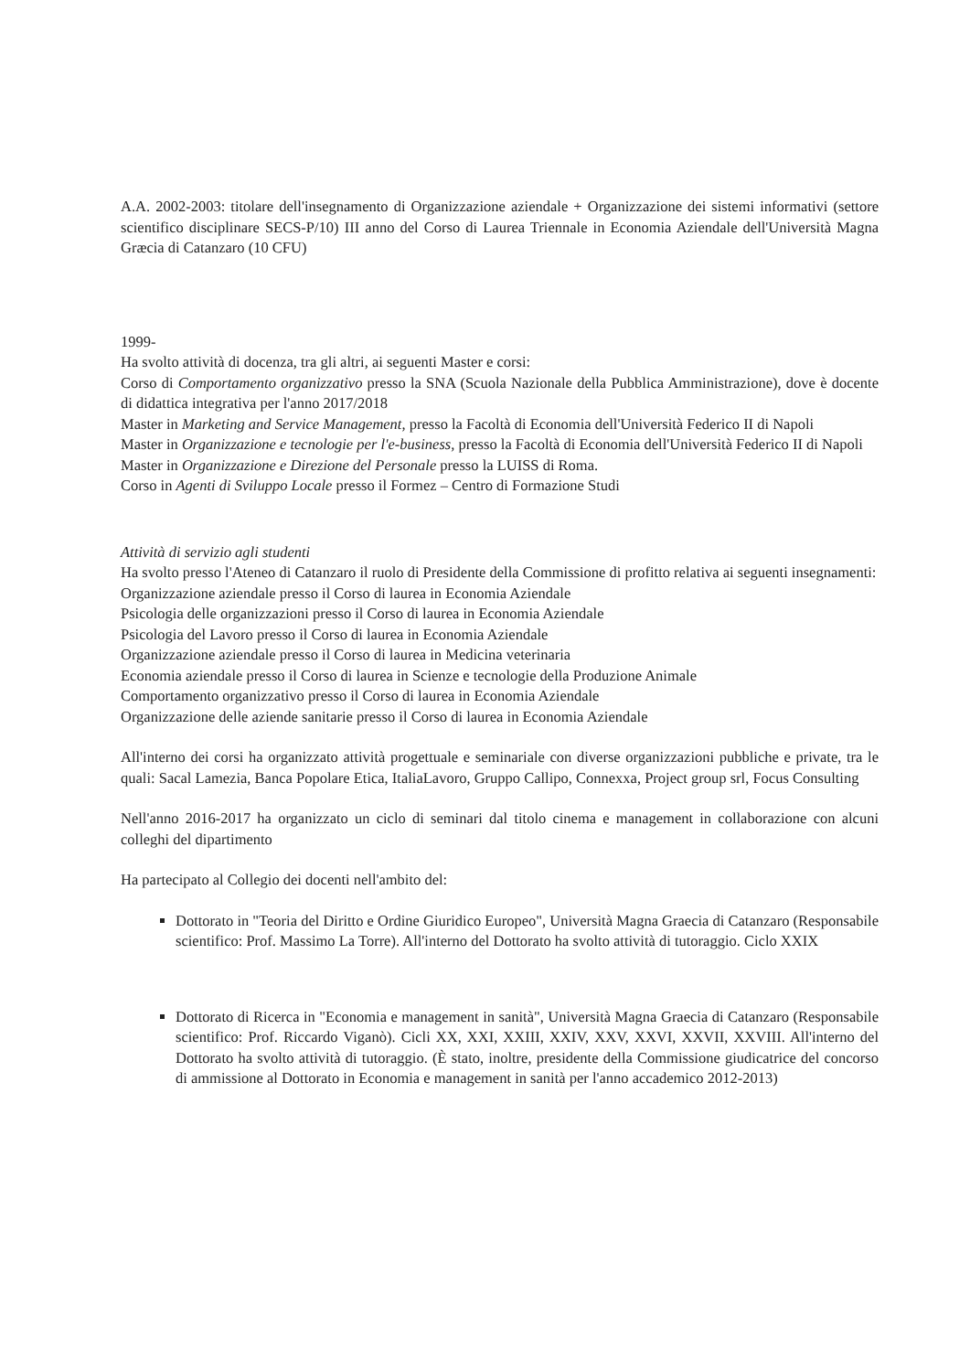A.A. 2002-2003: titolare dell'insegnamento di Organizzazione aziendale + Organizzazione dei sistemi informativi (settore scientifico disciplinare SECS-P/10) III anno del Corso di Laurea Triennale in Economia Aziendale dell'Università Magna Græcia di Catanzaro (10 CFU)
1999-
Ha svolto attività di docenza, tra gli altri, ai seguenti Master e corsi:
Corso di Comportamento organizzativo presso la SNA (Scuola Nazionale della Pubblica Amministrazione), dove è docente di didattica integrativa per l'anno 2017/2018
Master in Marketing and Service Management, presso la Facoltà di Economia dell'Università Federico II di Napoli
Master in Organizzazione e tecnologie per l'e-business, presso la Facoltà di Economia dell'Università Federico II di Napoli
Master in Organizzazione e Direzione del Personale presso la LUISS di Roma.
Corso in Agenti di Sviluppo Locale presso il Formez – Centro di Formazione Studi
Attività di servizio agli studenti
Ha svolto presso l'Ateneo di Catanzaro il ruolo di Presidente della Commissione di profitto relativa ai seguenti insegnamenti:
Organizzazione aziendale presso il Corso di laurea in Economia Aziendale
Psicologia delle organizzazioni presso il Corso di laurea in Economia Aziendale
Psicologia del Lavoro presso il Corso di laurea in Economia Aziendale
Organizzazione aziendale presso il Corso di laurea in Medicina veterinaria
Economia aziendale presso il Corso di laurea in Scienze e tecnologie della Produzione Animale
Comportamento organizzativo presso il Corso di laurea in Economia Aziendale
Organizzazione delle aziende sanitarie presso il Corso di laurea in Economia Aziendale
All'interno dei corsi ha organizzato attività progettuale e seminariale con diverse organizzazioni pubbliche e private, tra le quali: Sacal Lamezia, Banca Popolare Etica, ItaliaLavoro, Gruppo Callipo, Connexxa, Project group srl, Focus Consulting
Nell'anno 2016-2017 ha organizzato un ciclo di seminari dal titolo cinema e management in collaborazione con alcuni colleghi del dipartimento
Ha partecipato al Collegio dei docenti nell'ambito del:
Dottorato in "Teoria del Diritto e Ordine Giuridico Europeo", Università Magna Graecia di Catanzaro (Responsabile scientifico: Prof. Massimo La Torre). All'interno del Dottorato ha svolto attività di tutoraggio. Ciclo XXIX
Dottorato di Ricerca in "Economia e management in sanità", Università Magna Graecia di Catanzaro (Responsabile scientifico: Prof. Riccardo Viganò). Cicli XX, XXI, XXIII, XXIV, XXV, XXVI, XXVII, XXVIII. All'interno del Dottorato ha svolto attività di tutoraggio. (È stato, inoltre, presidente della Commissione giudicatrice del concorso di ammissione al Dottorato in Economia e management in sanità per l'anno accademico 2012-2013)